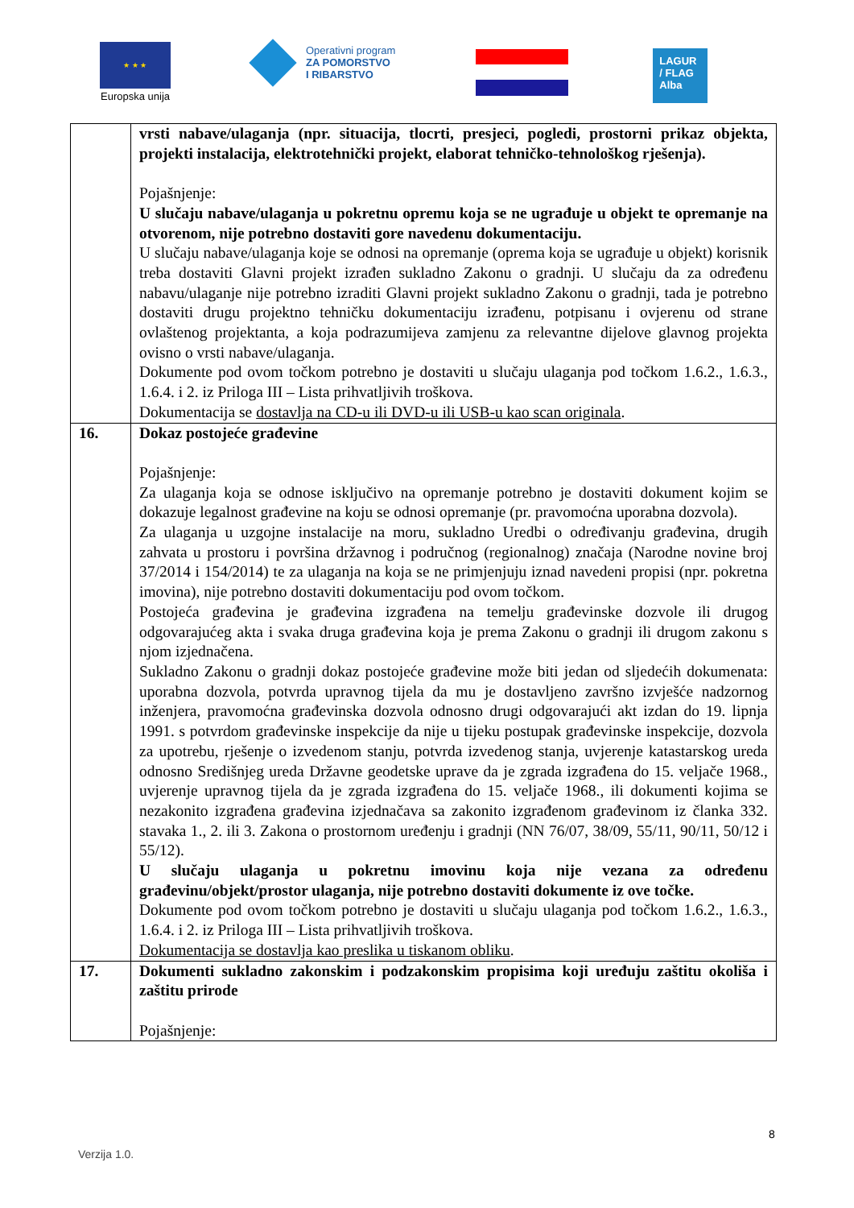★ ★ ★
Europska unija
Operativni program
ZA POMORSTVO
I RIBARSTVO
LAGUR
/ FLAG
Alba
| | vrsti nabave/ulaganja (npr. situacija, tlocrti, presjeci, pogledi, prostorni prikaz objekta, projekti instalacija, elektrotehnički projekt, elaborat tehničko-tehnološkog rješenja). Pojašnjenje: U slučaju nabave/ulaganja u pokretnu opremu koja se ne ugrađuje u objekt te opremanje na otvorenom, nije potrebno dostaviti gore navedenu dokumentaciju. U slučaju nabave/ulaganja koje se odnosi na opremanje (oprema koja se ugrađuje u objekt) korisnik treba dostaviti Glavni projekt izrađen sukladno Zakonu o gradnji. U slučaju da za određenu nabavu/ulaganje nije potrebno izraditi Glavni projekt sukladno Zakonu o gradnji, tada je potrebno dostaviti drugu projektno tehničku dokumentaciju izrađenu, potpisanu i ovjerenu od strane ovlaštenog projektanta, a koja podrazumijeva zamjenu za relevantne dijelove glavnog projekta ovisno o vrsti nabave/ulaganja. Dokumente pod ovom točkom potrebno je dostaviti u slučaju ulaganja pod točkom 1.6.2., 1.6.3., 1.6.4. i 2. iz Priloga III – Lista prihvatljivih troškova. Dokumentacija se dostavlja na CD-u ili DVD-u ili USB-u kao scan originala . |
| 16. | Dokaz postojeće građevine Pojašnjenje: Za ulaganja koja se odnose isključivo na opremanje potrebno je dostaviti dokument kojim se dokazuje legalnost građevine na koju se odnosi opremanje (pr. pravomoćna uporabna dozvola). Za ulaganja u uzgojne instalacije na moru, sukladno Uredbi o određivanju građevina, drugih zahvata u prostoru i površina državnog i područnog (regionalnog) značaja (Narodne novine broj 37/2014 i 154/2014) te za ulaganja na koja se ne primjenjuju iznad navedeni propisi (npr. pokretna imovina), nije potrebno dostaviti dokumentaciju pod ovom točkom. Postojeća građevina je građevina izgrađena na temelju građevinske dozvole ili drugog odgovarajućeg akta i svaka druga građevina koja je prema Zakonu o gradnji ili drugom zakonu s njom izjednačena. Sukladno Zakonu o gradnji dokaz postojeće građevine može biti jedan od sljedećih dokumenata: uporabna dozvola, potvrda upravnog tijela da mu je dostavljeno završno izvješće nadzornog inženjera, pravomoćna građevinska dozvola odnosno drugi odgovarajući akt izdan do 19. lipnja 1991. s potvrdom građevinske inspekcije da nije u tijeku postupak građevinske inspekcije, dozvola za upotrebu, rješenje o izvedenom stanju, potvrda izvedenog stanja, uvjerenje katastarskog ureda odnosno Središnjeg ureda Državne geodetske uprave da je zgrada izgrađena do 15. veljače 1968., uvjerenje upravnog tijela da je zgrada izgrađena do 15. veljače 1968., ili dokumenti kojima se nezakonito izgrađena građevina izjednačava sa zakonito izgrađenom građevinom iz članka 332. stavaka 1., 2. ili 3. Zakona o prostornom uređenju i gradnji (NN 76/07, 38/09, 55/11, 90/11, 50/12 i 55/12). U slučaju ulaganja u pokretnu imovinu koja nije vezana za određenu građevinu/objekt/prostor ulaganja, nije potrebno dostaviti dokumente iz ove točke. Dokumente pod ovom točkom potrebno je dostaviti u slučaju ulaganja pod točkom 1.6.2., 1.6.3., 1.6.4. i 2. iz Priloga III – Lista prihvatljivih troškova. Dokumentacija se dostavlja kao preslika u tiskanom obliku . |
| 17. | Dokumenti sukladno zakonskim i podzakonskim propisima koji uređuju zaštitu okoliša i zaštitu prirode Pojašnjenje: |
8
Verzija 1.0.